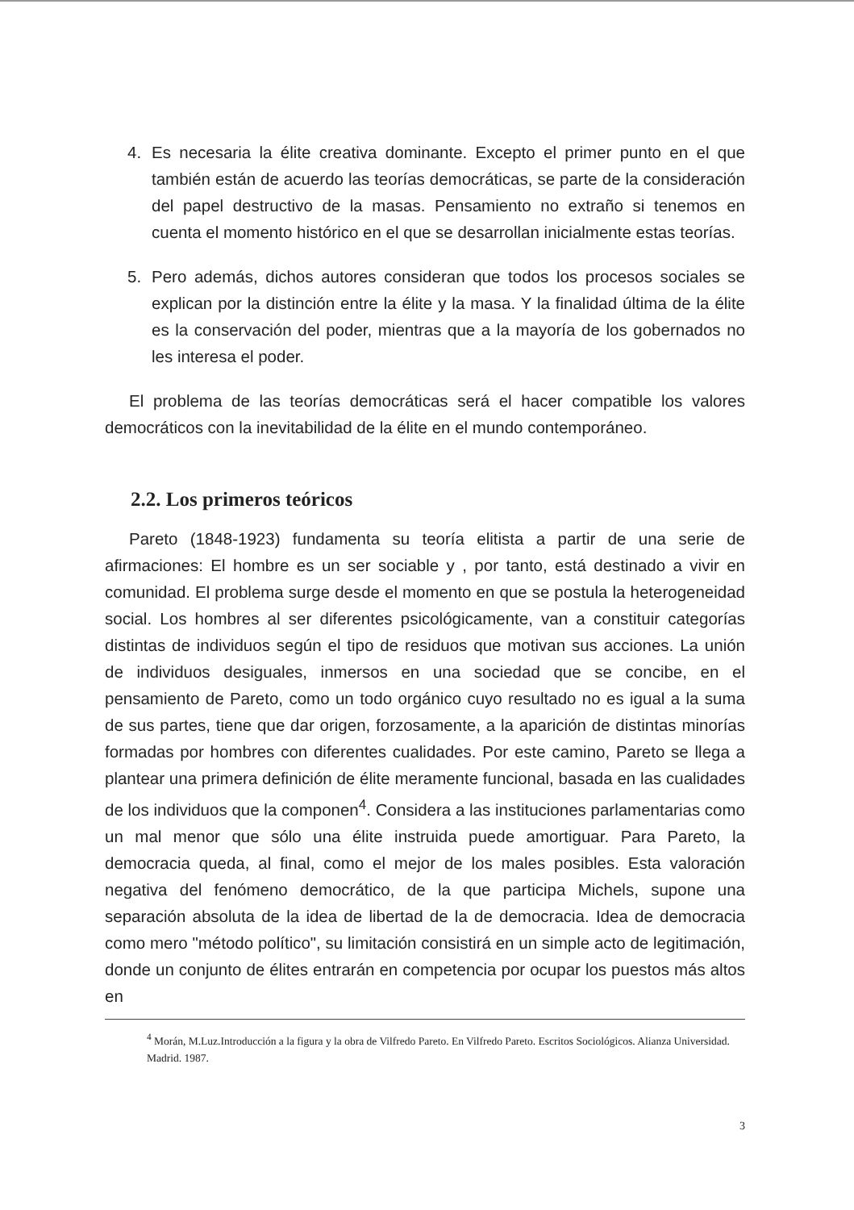4. Es necesaria la élite creativa dominante. Excepto el primer punto en el que también están de acuerdo las teorías democráticas, se parte de la consideración del papel destructivo de la masas. Pensamiento no extraño si tenemos en cuenta el momento histórico en el que se desarrollan inicialmente estas teorías.
5. Pero además, dichos autores consideran que todos los procesos sociales se explican por la distinción entre la élite y la masa. Y la finalidad última de la élite es la conservación del poder, mientras que a la mayoría de los gobernados no les interesa el poder.
El problema de las teorías democráticas será el hacer compatible los valores democráticos con la inevitabilidad de la élite en el mundo contemporáneo.
2.2. Los primeros teóricos
Pareto (1848-1923) fundamenta su teoría elitista a partir de una serie de afirmaciones: El hombre es un ser sociable y , por tanto, está destinado a vivir en comunidad. El problema surge desde el momento en que se postula la heterogeneidad social. Los hombres al ser diferentes psicológicamente, van a constituir categorías distintas de individuos según el tipo de residuos que motivan sus acciones. La unión de individuos desiguales, inmersos en una sociedad que se concibe, en el pensamiento de Pareto, como un todo orgánico cuyo resultado no es igual a la suma de sus partes, tiene que dar origen, forzosamente, a la aparición de distintas minorías formadas por hombres con diferentes cualidades. Por este camino, Pareto se llega a plantear una primera definición de élite meramente funcional, basada en las cualidades de los individuos que la componen<sup>4</sup>. Considera a las instituciones parlamentarias como un mal menor que sólo una élite instruida puede amortiguar. Para Pareto, la democracia queda, al final, como el mejor de los males posibles. Esta valoración negativa del fenómeno democrático, de la que participa Michels, supone una separación absoluta de la idea de libertad de la de democracia. Idea de democracia como mero "método político", su limitación consistirá en un simple acto de legitimación, donde un conjunto de élites entrarán en competencia por ocupar los puestos más altos en
<sup>4</sup> Morán, M.Luz.Introducción a la figura y la obra de Vilfredo Pareto. En Vilfredo Pareto. Escritos Sociológicos. Alianza Universidad. Madrid. 1987.
3